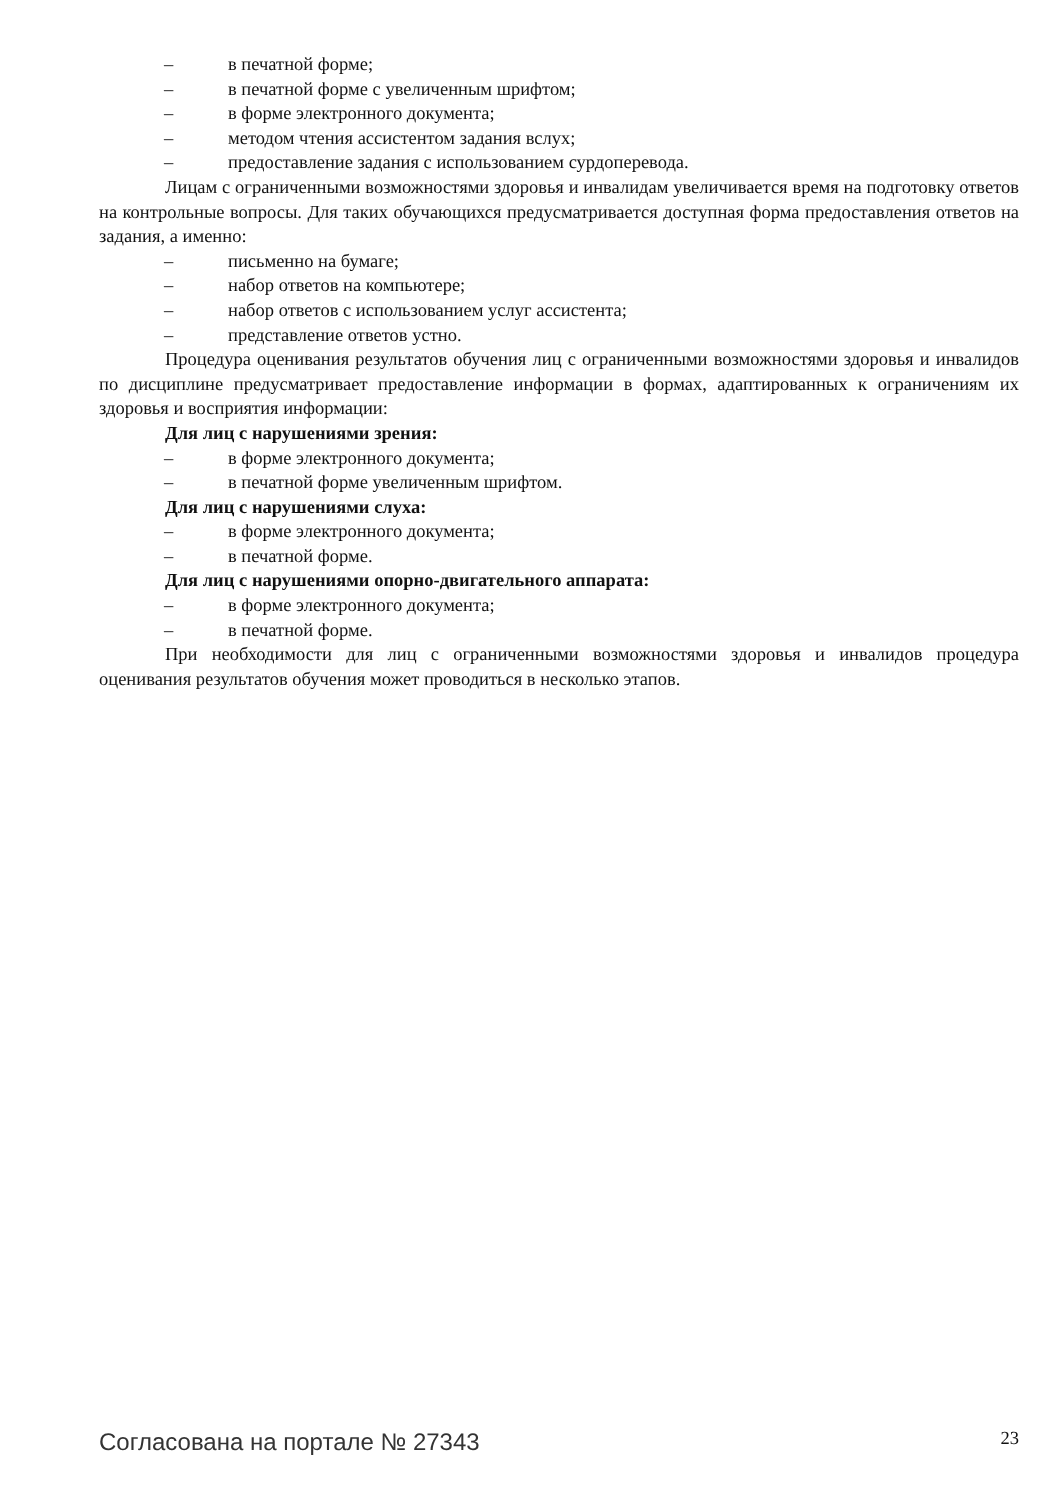– в печатной форме;
– в печатной форме с увеличенным шрифтом;
– в форме электронного документа;
– методом чтения ассистентом задания вслух;
– предоставление задания с использованием сурдоперевода.
Лицам с ограниченными возможностями здоровья и инвалидам увеличивается время на подготовку ответов на контрольные вопросы. Для таких обучающихся предусматривается доступная форма предоставления ответов на задания, а именно:
– письменно на бумаге;
– набор ответов на компьютере;
– набор ответов с использованием услуг ассистента;
– представление ответов устно.
Процедура оценивания результатов обучения лиц с ограниченными возможностями здоровья и инвалидов по дисциплине предусматривает предоставление информации в формах, адаптированных к ограничениям их здоровья и восприятия информации:
Для лиц с нарушениями зрения:
– в форме электронного документа;
– в печатной форме увеличенным шрифтом.
Для лиц с нарушениями слуха:
– в форме электронного документа;
– в печатной форме.
Для лиц с нарушениями опорно-двигательного аппарата:
– в форме электронного документа;
– в печатной форме.
При необходимости для лиц с ограниченными возможностями здоровья и инвалидов процедура оценивания результатов обучения может проводиться в несколько этапов.
Согласована на портале № 27343 23